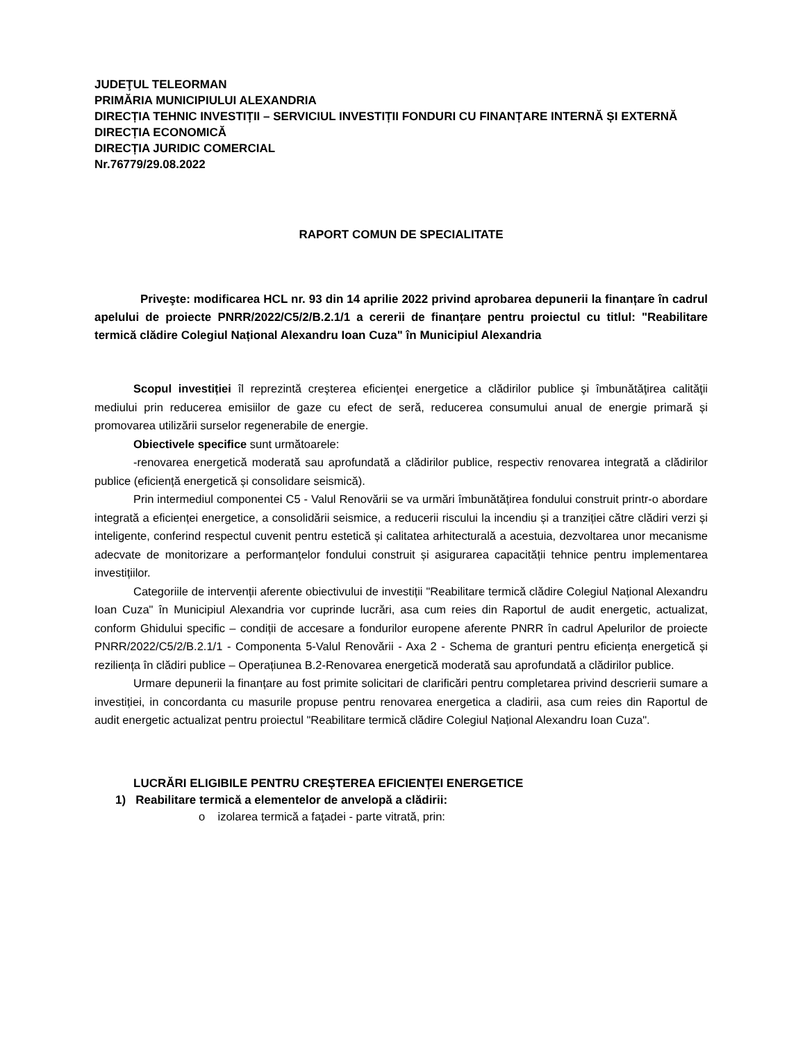JUDEŢUL TELEORMAN
PRIMĂRIA MUNICIPIULUI ALEXANDRIA
DIRECȚIA TEHNIC INVESTIȚII – SERVICIUL INVESTIȚII FONDURI CU FINANȚARE INTERNĂ ȘI EXTERNĂ
DIRECȚIA ECONOMICĂ
DIRECȚIA JURIDIC COMERCIAL
Nr.76779/29.08.2022
RAPORT COMUN DE SPECIALITATE
Priveşte: modificarea HCL nr. 93 din 14 aprilie 2022 privind aprobarea depunerii la finanțare în cadrul apelului de proiecte PNRR/2022/C5/2/B.2.1/1 a cererii de finanțare pentru proiectul cu titlul: "Reabilitare termică clădire Colegiul Național Alexandru Ioan Cuza" în Municipiul Alexandria
Scopul investiției îl reprezintă creşterea eficienţei energetice a clădirilor publice şi îmbunătăţirea calităţii mediului prin reducerea emisiilor de gaze cu efect de seră, reducerea consumului anual de energie primară și promovarea utilizării surselor regenerabile de energie.
Obiectivele specifice sunt următoarele:
-renovarea energetică moderată sau aprofundată a clădirilor publice, respectiv renovarea integrată a clădirilor publice (eficiență energetică și consolidare seismică).
Prin intermediul componentei C5 - Valul Renovării se va urmări îmbunătățirea fondului construit printr-o abordare integrată a eficienței energetice, a consolidării seismice, a reducerii riscului la incendiu și a tranziției către clădiri verzi și inteligente, conferind respectul cuvenit pentru estetică și calitatea arhitecturală a acestuia, dezvoltarea unor mecanisme adecvate de monitorizare a performanțelor fondului construit și asigurarea capacității tehnice pentru implementarea investițiilor.
Categoriile de intervenții aferente obiectivului de investiții "Reabilitare termică clădire Colegiul Național Alexandru Ioan Cuza" în Municipiul Alexandria vor cuprinde lucrări, asa cum reies din Raportul de audit energetic, actualizat, conform Ghidului specific – condiții de accesare a fondurilor europene aferente PNRR în cadrul Apelurilor de proiecte PNRR/2022/C5/2/B.2.1/1 - Componenta 5-Valul Renovării - Axa 2 - Schema de granturi pentru eficiența energetică și reziliența în clădiri publice – Operațiunea B.2-Renovarea energetică moderată sau aprofundată a clădirilor publice.
Urmare depunerii la finanțare au fost primite solicitari de clarificări pentru completarea privind descrierii sumare a investiției, in concordanta cu masurile propuse pentru renovarea energetica a cladirii, asa cum reies din Raportul de audit energetic actualizat pentru proiectul "Reabilitare termică clădire Colegiul Național Alexandru Ioan Cuza".
LUCRĂRI ELIGIBILE PENTRU CREȘTEREA EFICIENȚEI ENERGETICE
1) Reabilitare termică a elementelor de anvelopă a clădirii:
o izolarea termică a faţadei - parte vitrată, prin: